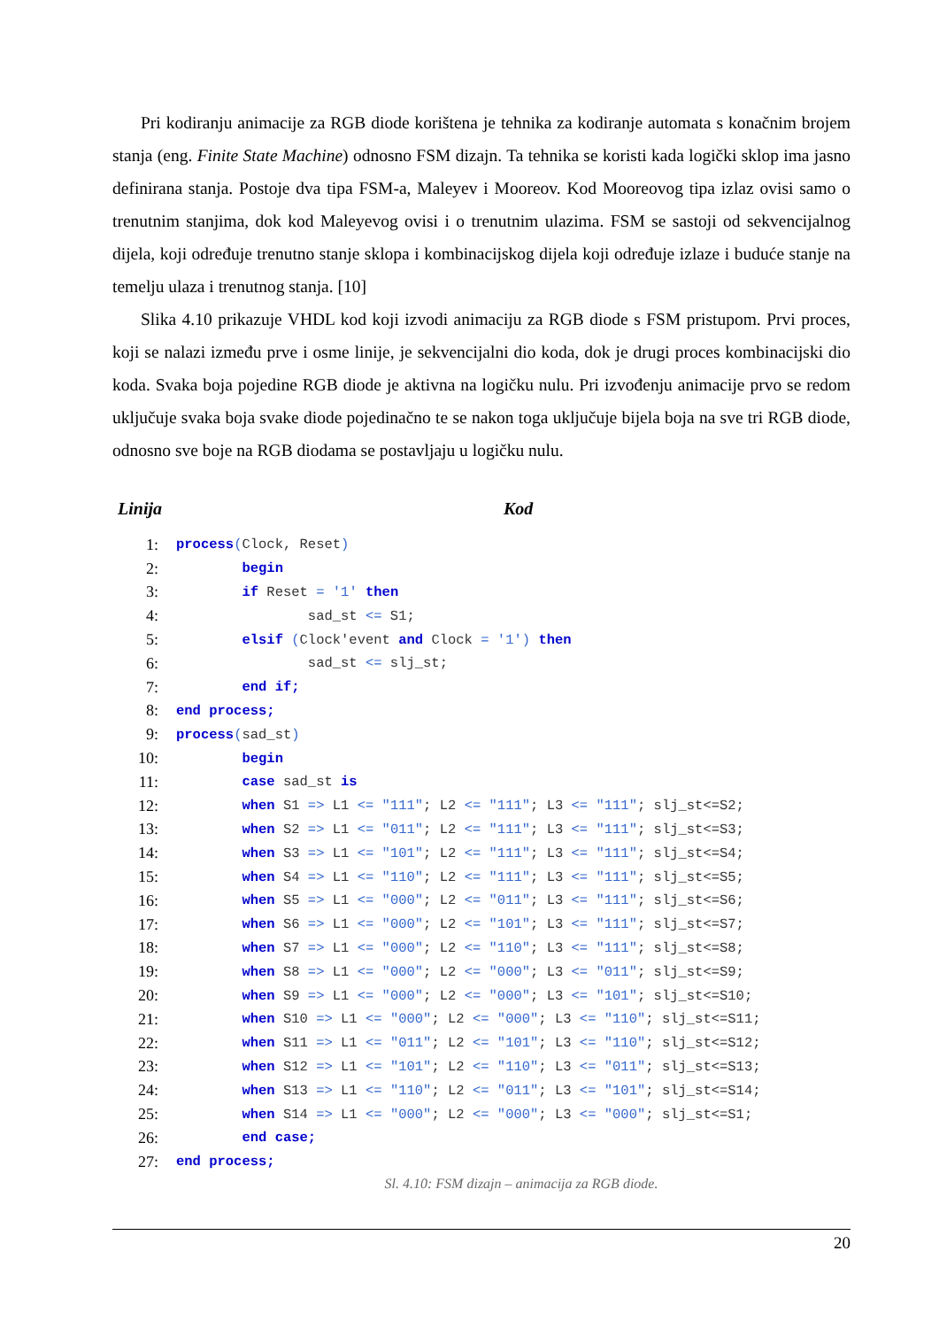Pri kodiranju animacije za RGB diode korištena je tehnika za kodiranje automata s konačnim brojem stanja (eng. Finite State Machine) odnosno FSM dizajn. Ta tehnika se koristi kada logički sklop ima jasno definirana stanja. Postoje dva tipa FSM-a, Maleyev i Mooreov. Kod Mooreovog tipa izlaz ovisi samo o trenutnim stanjima, dok kod Maleyevog ovisi i o trenutnim ulazima. FSM se sastoji od sekvencijalnog dijela, koji određuje trenutno stanje sklopa i kombinacijskog dijela koji određuje izlaze i buduće stanje na temelju ulaza i trenutnog stanja. [10]
Slika 4.10 prikazuje VHDL kod koji izvodi animaciju za RGB diode s FSM pristupom. Prvi proces, koji se nalazi između prve i osme linije, je sekvencijalni dio koda, dok je drugi proces kombinacijski dio koda. Svaka boja pojedine RGB diode je aktivna na logičku nulu. Pri izvođenju animacije prvo se redom uključuje svaka boja svake diode pojedinačno te se nakon toga uključuje bijela boja na sve tri RGB diode, odnosno sve boje na RGB diodama se postavljaju u logičku nulu.
| Linija | Kod |
| --- | --- |
| 1: | process ( Clock, Reset ) |
| 2: | begin |
| 3: | if Reset = '1' then |
| 4: | sad_st <= S1; |
| 5: | elsif ( Clock'event and Clock = '1') then |
| 6: | sad_st <= slj_st; |
| 7: | end if; |
| 8: | end process; |
| 9: | process ( sad_st ) |
| 10: | begin |
| 11: | case sad_st is |
| 12: | when S1 => L1 <= "111" ; L2 <= "111" ; L3 <= "111" ; slj_st<=S2; |
| 13: | when S2 => L1 <= "011" ; L2 <= "111" ; L3 <= "111" ; slj_st<=S3; |
| 14: | when S3 => L1 <= "101" ; L2 <= "111" ; L3 <= "111" ; slj_st<=S4; |
| 15: | when S4 => L1 <= "110" ; L2 <= "111" ; L3 <= "111" ; slj_st<=S5; |
| 16: | when S5 => L1 <= "000" ; L2 <= "011" ; L3 <= "111" ; slj_st<=S6; |
| 17: | when S6 => L1 <= "000" ; L2 <= "101" ; L3 <= "111" ; slj_st<=S7; |
| 18: | when S7 => L1 <= "000" ; L2 <= "110" ; L3 <= "111" ; slj_st<=S8; |
| 19: | when S8 => L1 <= "000" ; L2 <= "000" ; L3 <= "011" ; slj_st<=S9; |
| 20: | when S9 => L1 <= "000" ; L2 <= "000" ; L3 <= "101" ; slj_st<=S10; |
| 21: | when S10 => L1 <= "000" ; L2 <= "000" ; L3 <= "110" ; slj_st<=S11; |
| 22: | when S11 => L1 <= "011" ; L2 <= "101" ; L3 <= "110" ; slj_st<=S12; |
| 23: | when S12 => L1 <= "101" ; L2 <= "110" ; L3 <= "011" ; slj_st<=S13; |
| 24: | when S13 => L1 <= "110" ; L2 <= "011" ; L3 <= "101" ; slj_st<=S14; |
| 25: | when S14 => L1 <= "000" ; L2 <= "000" ; L3 <= "000" ; slj_st<=S1; |
| 26: | end case; |
| 27: | end process; |
Sl. 4.10: FSM dizajn – animacija za RGB diode.
20